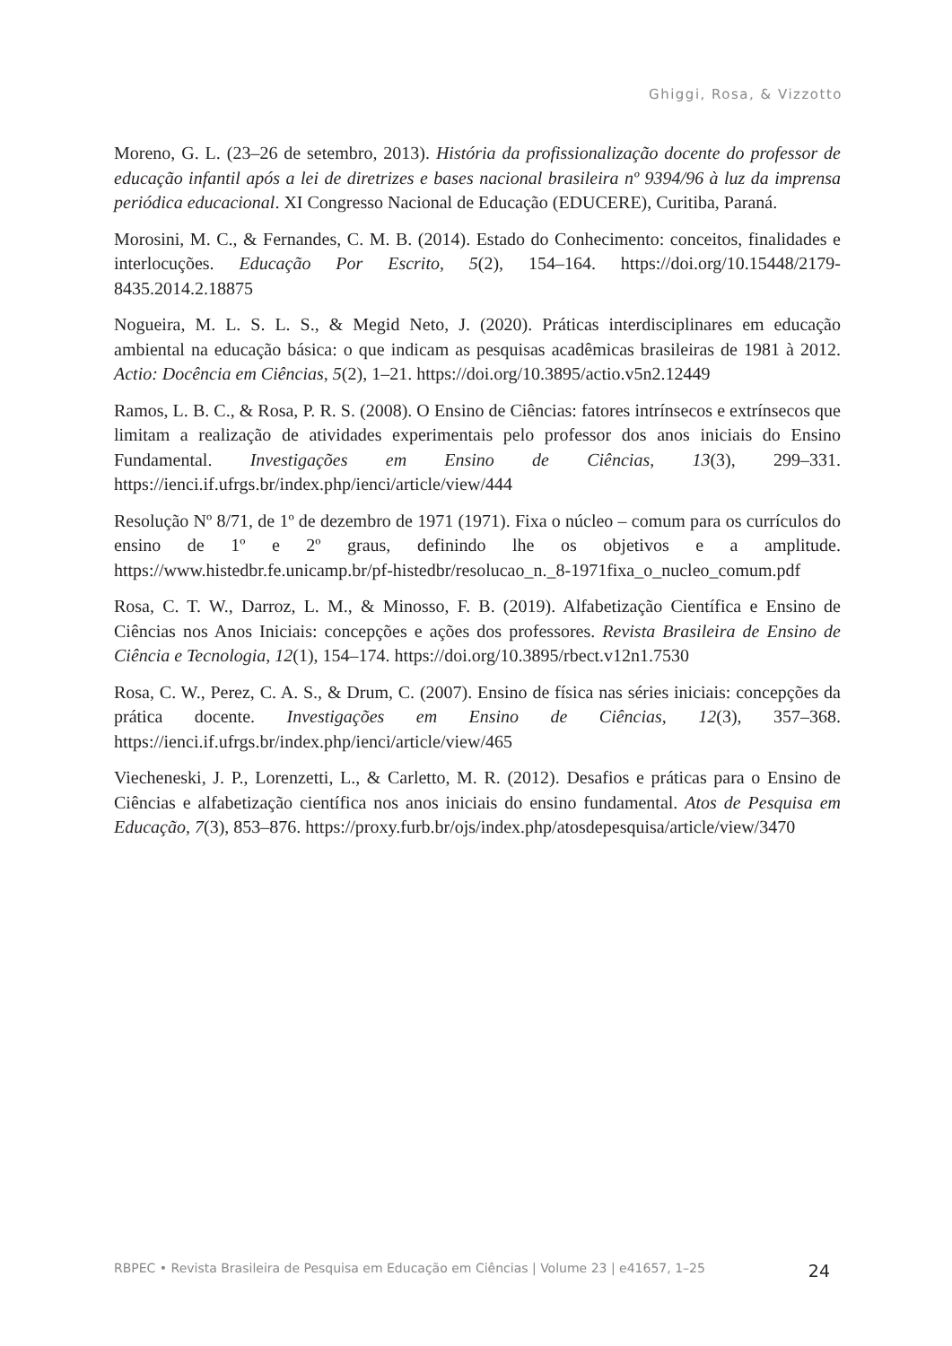Ghiggi, Rosa, & Vizzotto
Moreno, G. L. (23–26 de setembro, 2013). História da profissionalização docente do professor de educação infantil após a lei de diretrizes e bases nacional brasileira nº 9394/96 à luz da imprensa periódica educacional. XI Congresso Nacional de Educação (EDUCERE), Curitiba, Paraná.
Morosini, M. C., & Fernandes, C. M. B. (2014). Estado do Conhecimento: conceitos, finalidades e interlocuções. Educação Por Escrito, 5(2), 154–164. https://doi.org/10.15448/2179-8435.2014.2.18875
Nogueira, M. L. S. L. S., & Megid Neto, J. (2020). Práticas interdisciplinares em educação ambiental na educação básica: o que indicam as pesquisas acadêmicas brasileiras de 1981 à 2012. Actio: Docência em Ciências, 5(2), 1–21. https://doi.org/10.3895/actio.v5n2.12449
Ramos, L. B. C., & Rosa, P. R. S. (2008). O Ensino de Ciências: fatores intrínsecos e extrínsecos que limitam a realização de atividades experimentais pelo professor dos anos iniciais do Ensino Fundamental. Investigações em Ensino de Ciências, 13(3), 299–331. https://ienci.if.ufrgs.br/index.php/ienci/article/view/444
Resolução Nº 8/71, de 1º de dezembro de 1971 (1971). Fixa o núcleo – comum para os currículos do ensino de 1º e 2º graus, definindo lhe os objetivos e a amplitude. https://www.histedbr.fe.unicamp.br/pf-histedbr/resolucao_n._8-1971fixa_o_nucleo_comum.pdf
Rosa, C. T. W., Darroz, L. M., & Minosso, F. B. (2019). Alfabetização Científica e Ensino de Ciências nos Anos Iniciais: concepções e ações dos professores. Revista Brasileira de Ensino de Ciência e Tecnologia, 12(1), 154–174. https://doi.org/10.3895/rbect.v12n1.7530
Rosa, C. W., Perez, C. A. S., & Drum, C. (2007). Ensino de física nas séries iniciais: concepções da prática docente. Investigações em Ensino de Ciências, 12(3), 357–368. https://ienci.if.ufrgs.br/index.php/ienci/article/view/465
Viecheneski, J. P., Lorenzetti, L., & Carletto, M. R. (2012). Desafios e práticas para o Ensino de Ciências e alfabetização científica nos anos iniciais do ensino fundamental. Atos de Pesquisa em Educação, 7(3), 853–876. https://proxy.furb.br/ojs/index.php/atosdepesquisa/article/view/3470
RBPEC • Revista Brasileira de Pesquisa em Educação em Ciências | Volume 23 | e41657, 1–25 24